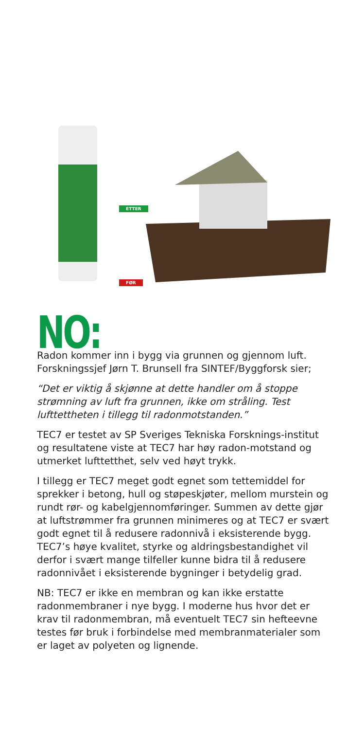ETTER
FØR
NO:
Radon kommer inn i bygg via grunnen og gjennom luft. Forskningssjef Jørn T. Brunsell fra SINTEF/Byggforsk sier;
“Det er viktig å skjønne at dette handler om å stoppe strømning av luft fra grunnen, ikke om stråling. Test lufttettheten i tillegg til radonmotstanden.”
TEC7 er testet av SP Sveriges Tekniska Forsknings-institut og resultatene viste at TEC7 har høy radon-motstand og utmerket lufttetthet, selv ved høyt trykk.
I tillegg er TEC7 meget godt egnet som tettemiddel for sprekker i betong, hull og støpeskjøter, mellom murstein og rundt rør- og kabelgjennomføringer. Summen av dette gjør at luftstrømmer fra grunnen minimeres og at TEC7 er svært godt egnet til å redusere radonnivå i eksisterende bygg. TEC7’s høye kvalitet, styrke og aldringsbestandighet vil derfor i svært mange tilfeller kunne bidra til å redusere radonnivået i eksisterende bygninger i betydelig grad.
NB: TEC7 er ikke en membran og kan ikke erstatte radonmembraner i nye bygg. I moderne hus hvor det er krav til radonmembran, må eventuelt TEC7 sin hefteevne testes før bruk i forbindelse med membranmaterialer som er laget av polyeten og lignende.